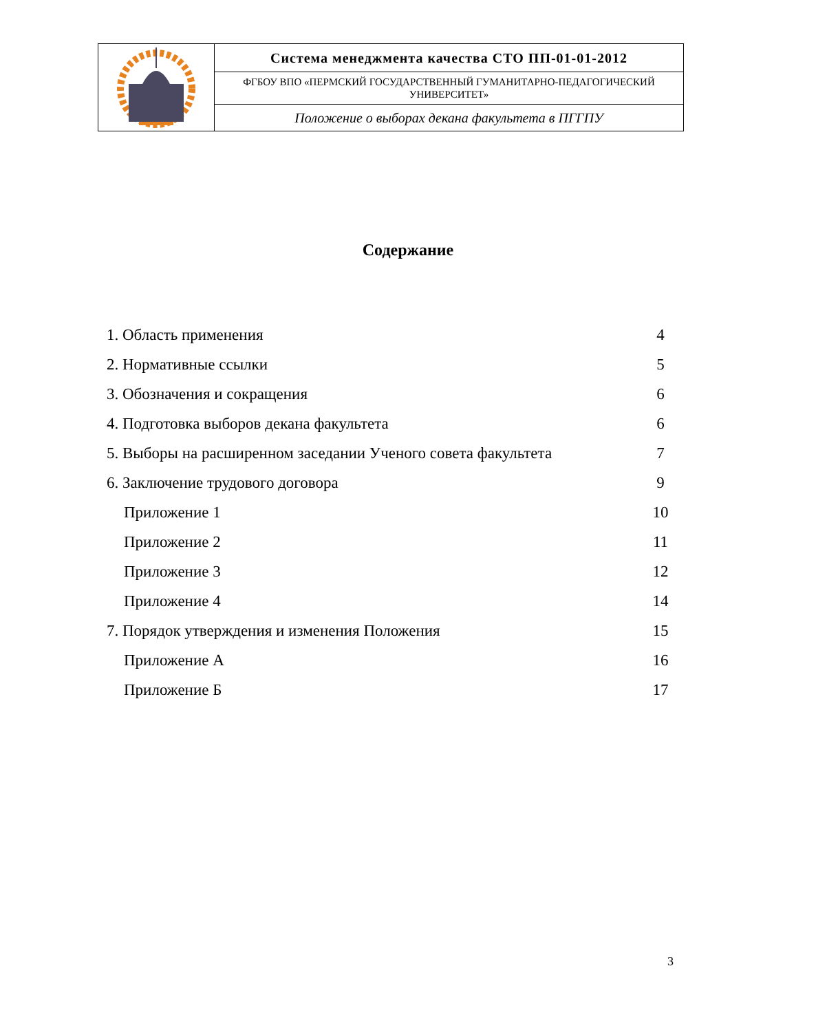| | Система менеджмента качества СТО ПП-01-01-2012 |
| | ФГБОУ ВПО «ПЕРМСКИЙ ГОСУДАРСТВЕННЫЙ ГУМАНИТАРНО-ПЕДАГОГИЧЕСКИЙ УНИВЕРСИТЕТ» |
| | Положение о выборах декана факультета в ПГГПУ |
Содержание
| 1. Область применения | 4 |
| 2. Нормативные ссылки | 5 |
| 3. Обозначения и сокращения | 6 |
| 4. Подготовка выборов декана факультета | 6 |
| 5. Выборы на расширенном заседании Ученого совета факультета | 7 |
| 6. Заключение трудового договора | 9 |
| Приложение 1 | 10 |
| Приложение 2 | 11 |
| Приложение 3 | 12 |
| Приложение 4 | 14 |
| 7. Порядок утверждения и изменения Положения | 15 |
| Приложение А | 16 |
| Приложение Б | 17 |
3